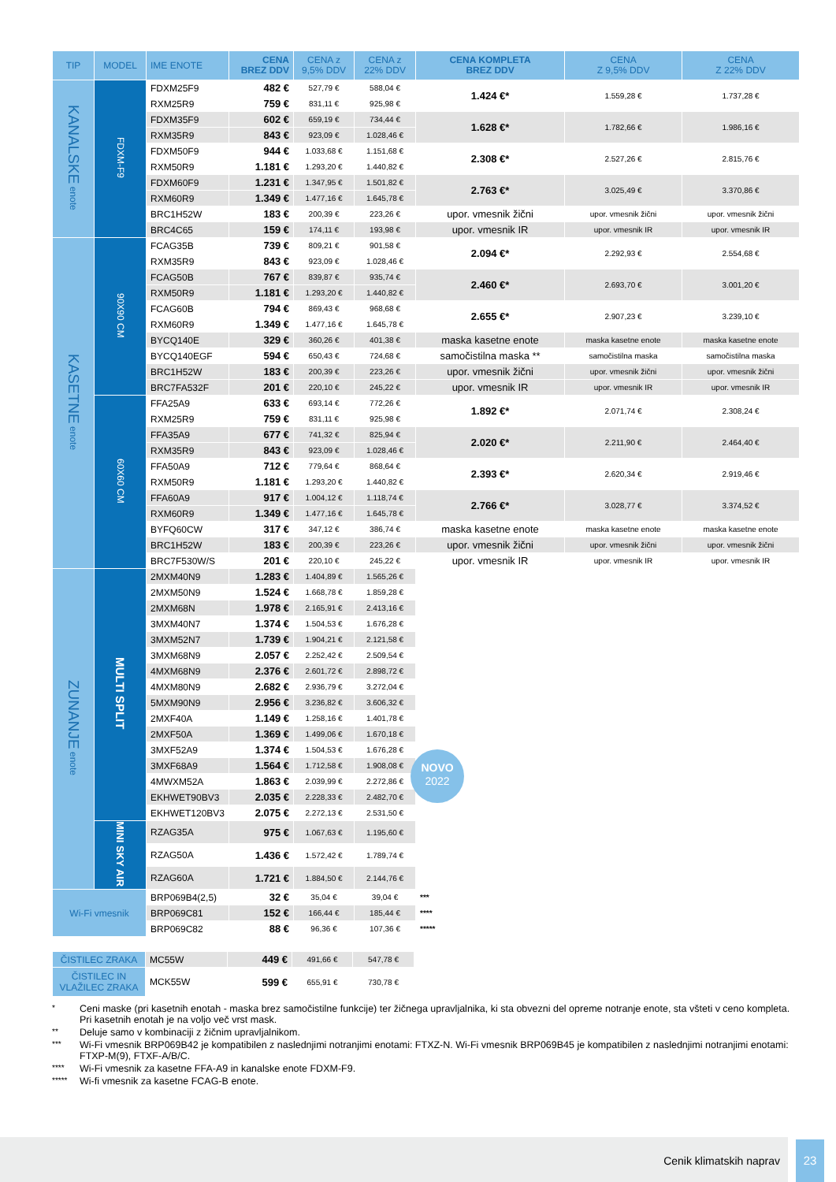| TIP | MODEL | IME ENOTE | CENA BREZ DDV | CENA z 9,5% DDV | CENA z 22% DDV | CENA KOMPLETA BREZ DDV | CENA Z 9,5% DDV | CENA Z 22% DDV |
| --- | --- | --- | --- | --- | --- | --- | --- | --- |
| KANALSKE enote | FDXM-F9 | FDXM25F9 | 482 € | 527,79 € | 588,04 € | 1.424 €* | 1.559,28 € | 1.737,28 € |
| | | RXM25R9 | 759 € | 831,11 € | 925,98 € | | | |
| | | FDXM35F9 | 602 € | 659,19 € | 734,44 € | 1.628 €* | 1.782,66 € | 1.986,16 € |
| | | RXM35R9 | 843 € | 923,09 € | 1.028,46 € | | | |
| | | FDXM50F9 | 944 € | 1.033,68 € | 1.151,68 € | 2.308 €* | 2.527,26 € | 2.815,76 € |
| | | RXM50R9 | 1.181 € | 1.293,20 € | 1.440,82 € | | | |
| | | FDXM60F9 | 1.231 € | 1.347,95 € | 1.501,82 € | 2.763 €* | 3.025,49 € | 3.370,86 € |
| | | RXM60R9 | 1.349 € | 1.477,16 € | 1.645,78 € | | | |
| | | BRC1H52W | 183 € | 200,39 € | 223,26 € | upor. vmesnik žični | upor. vmesnik žični | upor. vmesnik žični |
| | | BRC4C65 | 159 € | 174,11 € | 193,98 € | upor. vmesnik IR | upor. vmesnik IR | upor. vmesnik IR |
| KASETNE enote | 90X90 CM | FCAG35B | 739 € | 809,21 € | 901,58 € | 2.094 €* | 2.292,93 € | 2.554,68 € |
| | | RXM35R9 | 843 € | 923,09 € | 1.028,46 € | | | |
| | | FCAG50B | 767 € | 839,87 € | 935,74 € | 2.460 €* | 2.693,70 € | 3.001,20 € |
| | | RXM50R9 | 1.181 € | 1.293,20 € | 1.440,82 € | | | |
| | | FCAG60B | 794 € | 869,43 € | 968,68 € | 2.655 €* | 2.907,23 € | 3.239,10 € |
| | | RXM60R9 | 1.349 € | 1.477,16 € | 1.645,78 € | | | |
| | | BYCQ140E | 329 € | 360,26 € | 401,38 € | maska kasetne enote | maska kasetne enote | maska kasetne enote |
| | | BYCQ140EGF | 594 € | 650,43 € | 724,68 € | samočistilna maska ** | samočistilna maska | samočistilna maska |
| | | BRC1H52W | 183 € | 200,39 € | 223,26 € | upor. vmesnik žični | upor. vmesnik žični | upor. vmesnik žični |
| | | BRC7FA532F | 201 € | 220,10 € | 245,22 € | upor. vmesnik IR | upor. vmesnik IR | upor. vmesnik IR |
| | 60X60 CM | FFA25A9 | 633 € | 693,14 € | 772,26 € | 1.892 €* | 2.071,74 € | 2.308,24 € |
| | | RXM25R9 | 759 € | 831,11 € | 925,98 € | | | |
| | | FFA35A9 | 677 € | 741,32 € | 825,94 € | 2.020 €* | 2.211,90 € | 2.464,40 € |
| | | RXM35R9 | 843 € | 923,09 € | 1.028,46 € | | | |
| | | FFA50A9 | 712 € | 779,64 € | 868,64 € | 2.393 €* | 2.620,34 € | 2.919,46 € |
| | | RXM50R9 | 1.181 € | 1.293,20 € | 1.440,82 € | | | |
| | | FFA60A9 | 917 € | 1.004,12 € | 1.118,74 € | 2.766 €* | 3.028,77 € | 3.374,52 € |
| | | RXM60R9 | 1.349 € | 1.477,16 € | 1.645,78 € | | | |
| | | BYFQ60CW | 317 € | 347,12 € | 386,74 € | maska kasetne enote | maska kasetne enote | maska kasetne enote |
| | | BRC1H52W | 183 € | 200,39 € | 223,26 € | upor. vmesnik žični | upor. vmesnik žični | upor. vmesnik žični |
| | | BRC7F530W/S | 201 € | 220,10 € | 245,22 € | upor. vmesnik IR | upor. vmesnik IR | upor. vmesnik IR |
| ZUNANJE enote | MULTI SPLIT | 2MXM40N9 | 1.283 € | 1.404,89 € | 1.565,26 € | NOVO 2022 | | |
| | | 2MXM50N9 | 1.524 € | 1.668,78 € | 1.859,28 € | | | |
| | | 2MXM68N | 1.978 € | 2.165,91 € | 2.413,16 € | | | |
| | | 3MXM40N7 | 1.374 € | 1.504,53 € | 1.676,28 € | | | |
| | | 3MXM52N7 | 1.739 € | 1.904,21 € | 2.121,58 € | | | |
| | | 3MXM68N9 | 2.057 € | 2.252,42 € | 2.509,54 € | | | |
| | | 4MXM68N9 | 2.376 € | 2.601,72 € | 2.898,72 € | | | |
| | | 4MXM80N9 | 2.682 € | 2.936,79 € | 3.272,04 € | | | |
| | | 5MXM90N9 | 2.956 € | 3.236,82 € | 3.606,32 € | | | |
| | | 2MXF40A | 1.149 € | 1.258,16 € | 1.401,78 € | | | |
| | | 2MXF50A | 1.369 € | 1.499,06 € | 1.670,18 € | | | |
| | | 3MXF52A9 | 1.374 € | 1.504,53 € | 1.676,28 € | | | |
| | | 3MXF68A9 | 1.564 € | 1.712,58 € | 1.908,08 € | | | |
| | | 4MWXM52A | 1.863 € | 2.039,99 € | 2.272,86 € | | | |
| | | EKHWET90BV3 | 2.035 € | 2.228,33 € | 2.482,70 € | | | |
| | | EKHWET120BV3 | 2.075 € | 2.272,13 € | 2.531,50 € | | | |
| | MINI SKY AIR | RZAG35A | 975 € | 1.067,63 € | 1.195,60 € | | | |
| | | RZAG50A | 1.436 € | 1.572,42 € | 1.789,74 € | | | |
| | | RZAG60A | 1.721 € | 1.884,50 € | 2.144,76 € | | | |
| Wi-Fi vmesnik | | BRP069B4(2,5) | 32 € | 35,04 € | 39,04 € | *** | | |
| | | BRP069C81 | 152 € | 166,44 € | 185,44 € | **** | | |
| | | BRP069C82 | 88 € | 96,36 € | 107,36 € | ***** | | |
| ČISTILEC ZRAKA | MC55W | 449 € | 491,66 € | 547,78 € |
| ČISTILEC IN VLAŽILEC ZRAKA | MCK55W | 599 € | 655,91 € | 730,78 € |
* Ceni maske (pri kasetnih enotah - maska brez samočistilne funkcije) ter žičnega upravljalnika, ki sta obvezni del opreme notranje enote, sta všteti v ceno kompleta. Pri kasetnih enotah je na voljo več vrst mask.
** Deluje samo v kombinaciji z žičnim upravljalnikom.
*** Wi-Fi vmesnik BRP069B42 je kompatibilen z naslednjimi notranjimi enotami: FTXZ-N. Wi-Fi vmesnik BRP069B45 je kompatibilen z naslednjimi notranjimi enotami: FTXP-M(9), FTXF-A/B/C.
**** Wi-Fi vmesnik za kasetne FFA-A9 in kanalske enote FDXM-F9.
***** Wi-fi vmesnik za kasetne FCAG-B enote.
Cenik klimatskih naprav 23